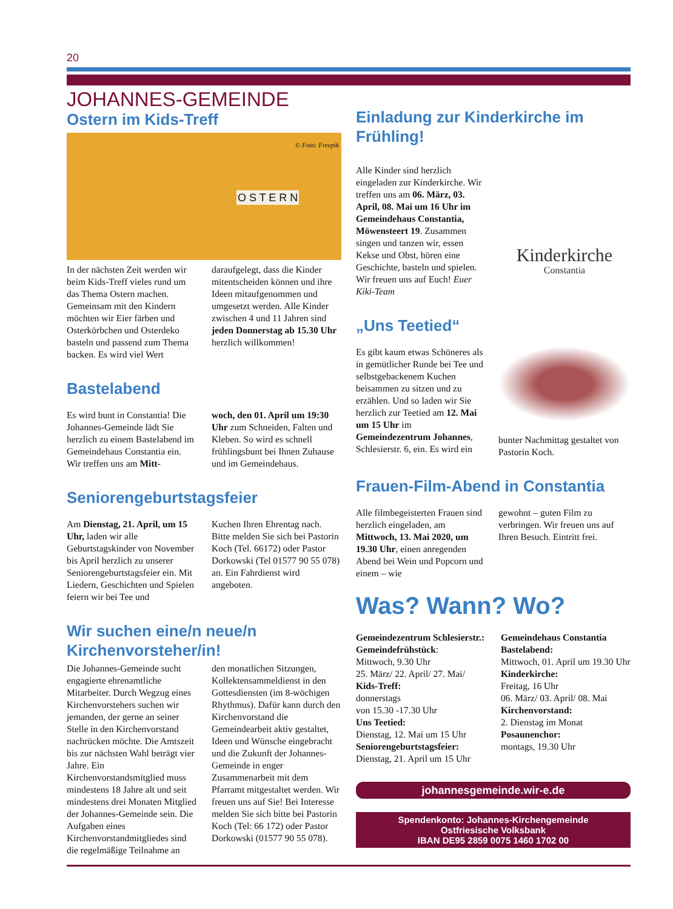20
JOHANNES-GEMEINDE
Ostern im Kids-Treff
O S T E R N
© Foto: Freepik
In der nächsten Zeit werden wir beim Kids-Treff vieles rund um das Thema Ostern machen. Gemeinsam mit den Kindern möchten wir Eier färben und Osterkörbchen und Osterdeko basteln und passend zum Thema backen. Es wird viel Wert
daraufgelegt, dass die Kinder mitentscheiden können und ihre Ideen mitaufgenommen und umgesetzt werden. Alle Kinder zwischen 4 und 11 Jahren sind jeden Donnerstag ab 15.30 Uhr herzlich willkommen!
Bastelabend
Es wird bunt in Constantia! Die Johannes-Gemeinde lädt Sie herzlich zu einem Bastelabend im Gemeindehaus Constantia ein. Wir treffen uns am Mitt-
woch, den 01. April um 19:30 Uhr zum Schneiden, Falten und Kleben. So wird es schnell frühlingsbunt bei Ihnen Zuhause und im Gemeindehaus.
Seniorengeburtstagsfeier
Am Dienstag, 21. April, um 15 Uhr, laden wir alle Geburtstagskinder von November bis April herzlich zu unserer Seniorengeburtstagsfeier ein. Mit Liedern, Geschichten und Spielen feiern wir bei Tee und
Kuchen Ihren Ehrentag nach. Bitte melden Sie sich bei Pastorin Koch (Tel. 66172) oder Pastor Dorkowski (Tel 01577 90 55 078) an. Ein Fahrdienst wird angeboten.
Wir suchen eine/n neue/n Kirchenvorsteher/in!
Die Johannes-Gemeinde sucht engagierte ehrenamtliche Mitarbeiter. Durch Wegzug eines Kirchenvorstehers suchen wir jemanden, der gerne an seiner Stelle in den Kirchenvorstand nachrücken möchte. Die Amtszeit bis zur nächsten Wahl beträgt vier Jahre. Ein Kirchenvorstandsmitglied muss mindestens 18 Jahre alt und seit mindestens drei Monaten Mitglied der Johannes-Gemeinde sein. Die Aufgaben eines Kirchenvorstandmitgliedes sind die regelmäßige Teilnahme an
den monatlichen Sitzungen, Kollektensammeldienst in den Gottesdiensten (im 8-wöchigen Rhythmus). Dafür kann durch den Kirchenvorstand die Gemeindearbeit aktiv gestaltet, Ideen und Wünsche eingebracht und die Zukunft der Johannes-Gemeinde in enger Zusammenarbeit mit dem Pfarramt mitgestaltet werden. Wir freuen uns auf Sie! Bei Interesse melden Sie sich bitte bei Pastorin Koch (Tel: 66 172) oder Pastor Dorkowski (01577 90 55 078).
Einladung zur Kinderkirche im Frühling!
Alle Kinder sind herzlich eingeladen zur Kinderkirche. Wir treffen uns am 06. März, 03. April, 08. Mai um 16 Uhr im Gemeindehaus Constantia, Möwensteert 19. Zusammen singen und tanzen wir, essen Kekse und Obst, hören eine Geschichte, basteln und spielen. Wir freuen uns auf Euch! Euer Kiki-Team
Kinderkirche
Constantia
„Uns Teetied“
Es gibt kaum etwas Schöneres als in gemütlicher Runde bei Tee und selbstgebackenem Kuchen beisammen zu sitzen und zu erzählen. Und so laden wir Sie herzlich zur Teetied am 12. Mai um 15 Uhr im Gemeindezentrum Johannes, Schlesierstr. 6, ein. Es wird ein
bunter Nachmittag gestaltet von Pastorin Koch.
Frauen-Film-Abend in Constantia
Alle filmbegeisterten Frauen sind herzlich eingeladen, am Mittwoch, 13. Mai 2020, um 19.30 Uhr, einen anregenden Abend bei Wein und Popcorn und einem – wie
gewohnt – guten Film zu verbringen. Wir freuen uns auf Ihren Besuch. Eintritt frei.
Was? Wann? Wo?
Gemeindezentrum Schlesierstr.:
Gemeindefrühstück:
Mittwoch, 9.30 Uhr
25. März/ 22. April/ 27. Mai/
Kids-Treff:
donnerstags
von 15.30 -17.30 Uhr
Uns Teetied:
Dienstag, 12. Mai um 15 Uhr
Seniorengeburtstagsfeier:
Dienstag, 21. April um 15 Uhr
Gemeindehaus Constantia
Bastelabend:
Mittwoch, 01. April um 19.30 Uhr
Kinderkirche:
Freitag, 16 Uhr
06. März/ 03. April/ 08. Mai
Kirchenvorstand:
2. Dienstag im Monat
Posaunenchor:
montags, 19.30 Uhr
johannesgemeinde.wir-e.de
Spendenkonto: Johannes-Kirchengemeinde
Ostfriesische Volksbank
IBAN DE95 2859 0075 1460 1702 00